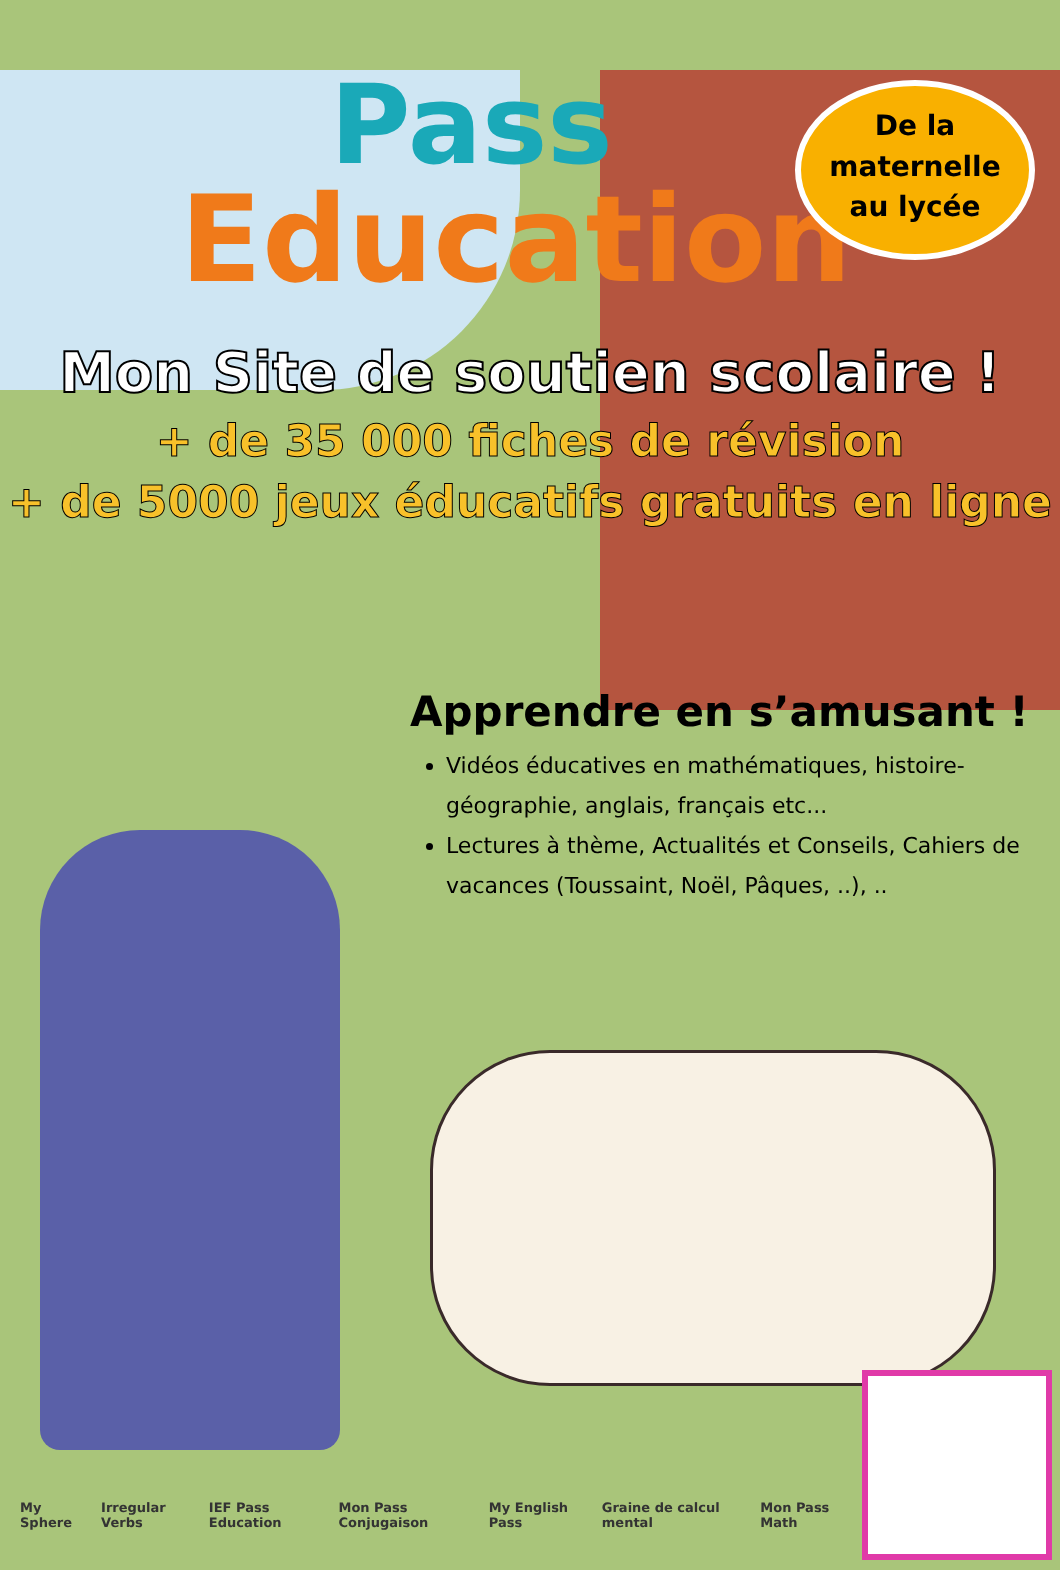De la
maternelle
au lycée
Pass
Education
Mon Site de soutien scolaire !
+ de 35 000 fiches de révision
+ de 5000 jeux éducatifs gratuits en ligne
Apprendre en s’amusant !
Vidéos éducatives en mathématiques, histoire-géographie, anglais, français etc...
Lectures à thème, Actualités et Conseils, Cahiers de vacances (Toussaint, Noël, Pâques, ..), ..
My Sphere Irregular Verbs IEF Pass Education Mon Pass Conjugaison My English Pass Graine de calcul mental Mon Pass Math